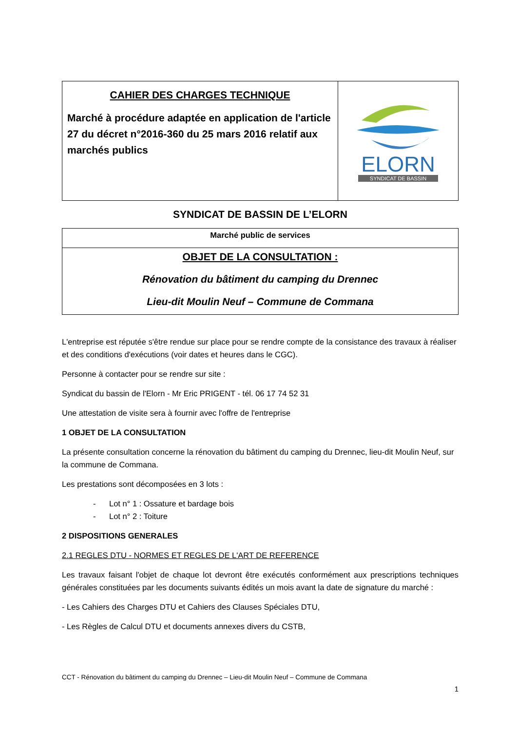| CAHIER DES CHARGES TECHNIQUE Marché à procédure adaptée en application de l'article 27 du décret n°2016-360 du 25 mars 2016 relatif aux marchés publics | ELORN SYNDICAT DE BASSIN |
SYNDICAT DE BASSIN DE L’ELORN
| Marché public de services |
| OBJET DE LA CONSULTATION : Rénovation du bâtiment du camping du Drennec Lieu-dit Moulin Neuf – Commune de Commana |
L'entreprise est réputée s'être rendue sur place pour se rendre compte de la consistance des travaux à réaliser et des conditions d'exécutions (voir dates et heures dans le CGC).
Personne à contacter pour se rendre sur site :
Syndicat du bassin de l'Elorn - Mr Eric PRIGENT - tél. 06 17 74 52 31
Une attestation de visite sera à fournir avec l'offre de l'entreprise
1 OBJET DE LA CONSULTATION
La présente consultation concerne la rénovation du bâtiment du camping du Drennec, lieu-dit Moulin Neuf, sur la commune de Commana.
Les prestations sont décomposées en 3 lots :
- Lot n° 1 : Ossature et bardage bois
- Lot n° 2 : Toiture
2 DISPOSITIONS GENERALES
2.1 REGLES DTU - NORMES ET REGLES DE L'ART DE REFERENCE
Les travaux faisant l'objet de chaque lot devront être exécutés conformément aux prescriptions techniques générales constituées par les documents suivants édités un mois avant la date de signature du marché :
- Les Cahiers des Charges DTU et Cahiers des Clauses Spéciales DTU,
- Les Règles de Calcul DTU et documents annexes divers du CSTB,
CCT - Rénovation du bâtiment du camping du Drennec – Lieu-dit Moulin Neuf – Commune de Commana
1